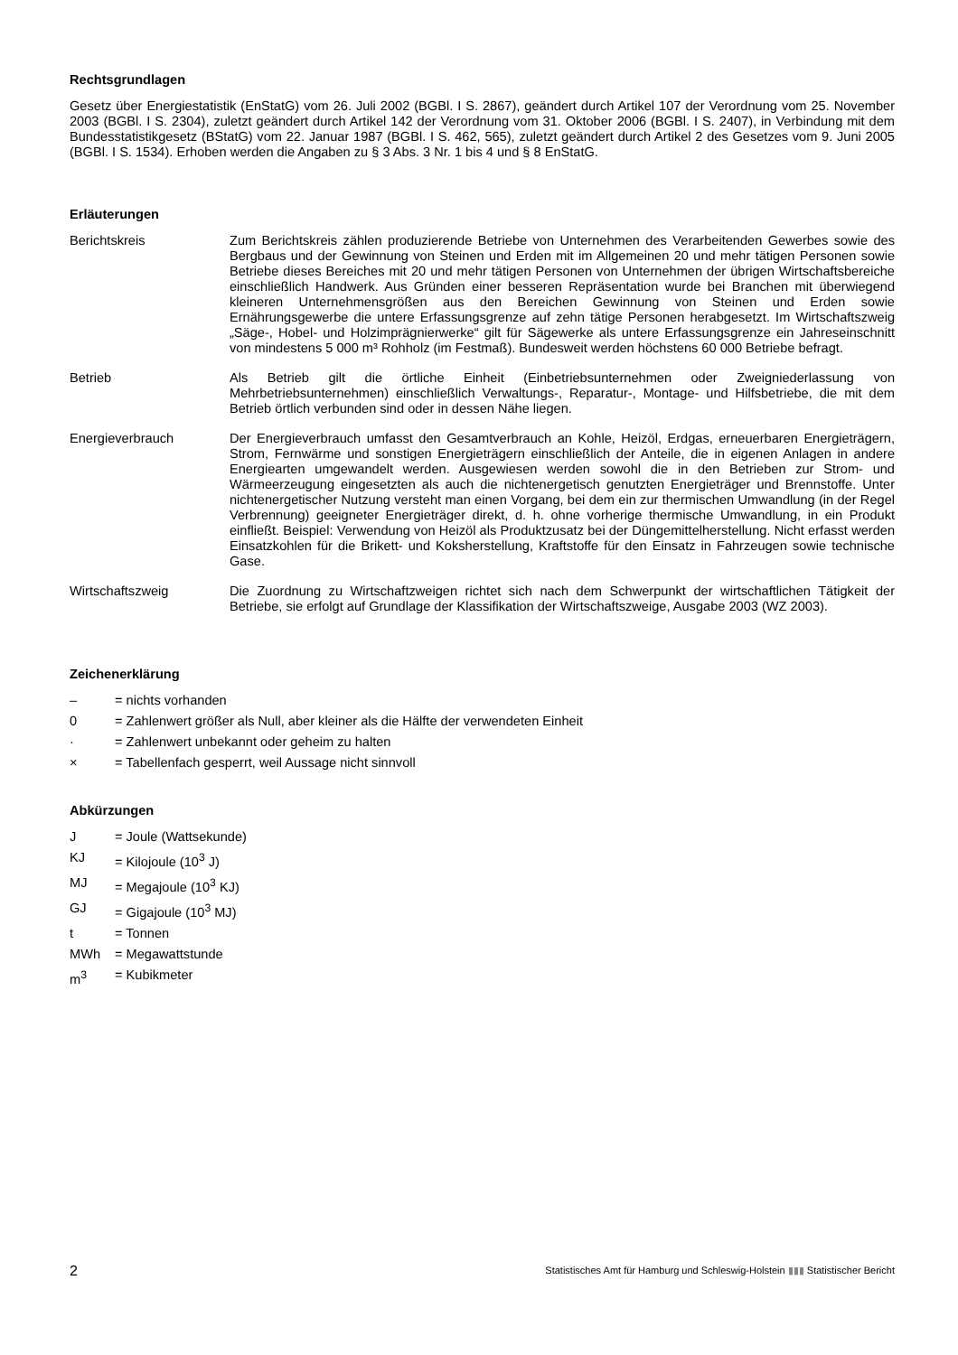Rechtsgrundlagen
Gesetz über Energiestatistik (EnStatG) vom 26. Juli 2002 (BGBl. I S. 2867), geändert durch Artikel 107 der Verordnung vom 25. November 2003 (BGBl. I S. 2304), zuletzt geändert durch Artikel 142 der Verordnung vom 31. Oktober 2006 (BGBl. I S. 2407), in Verbindung mit dem Bundesstatistikgesetz (BStatG) vom 22. Januar 1987 (BGBl. I S. 462, 565), zuletzt geändert durch Artikel 2 des Gesetzes vom 9. Juni 2005 (BGBl. I S. 1534). Erhoben werden die Angaben zu § 3 Abs. 3 Nr. 1 bis 4 und § 8 EnStatG.
Erläuterungen
Berichtskreis Zum Berichtskreis zählen produzierende Betriebe von Unternehmen des Verarbeitenden Gewerbes sowie des Bergbaus und der Gewinnung von Steinen und Erden mit im Allgemeinen 20 und mehr tätigen Personen sowie Betriebe dieses Bereiches mit 20 und mehr tätigen Personen von Unternehmen der übrigen Wirtschaftsbereiche einschließlich Handwerk. Aus Gründen einer besseren Repräsentation wurde bei Branchen mit überwiegend kleineren Unternehmensgrößen aus den Bereichen Gewinnung von Steinen und Erden sowie Ernährungsgewerbe die untere Erfassungsgrenze auf zehn tätige Personen herabgesetzt. Im Wirtschaftszweig „Säge-, Hobel- und Holzimprägnierwerke“ gilt für Sägewerke als untere Erfassungsgrenze ein Jahreseinschnitt von mindestens 5 000 m³ Rohholz (im Festmaß). Bundesweit werden höchstens 60 000 Betriebe befragt.
Betrieb Als Betrieb gilt die örtliche Einheit (Einbetriebsunternehmen oder Zweigniederlassung von Mehrbetriebsunternehmen) einschließlich Verwaltungs-, Reparatur-, Montage- und Hilfsbetriebe, die mit dem Betrieb örtlich verbunden sind oder in dessen Nähe liegen.
Energieverbrauch Der Energieverbrauch umfasst den Gesamtverbrauch an Kohle, Heizöl, Erdgas, erneuerbaren Energieträgern, Strom, Fernwärme und sonstigen Energieträgern einschließlich der Anteile, die in eigenen Anlagen in andere Energiearten umgewandelt werden. Ausgewiesen werden sowohl die in den Betrieben zur Strom- und Wärmeerzeugung eingesetzten als auch die nichtenergetisch genutzten Energieträger und Brennstoffe. Unter nichtenergetischer Nutzung versteht man einen Vorgang, bei dem ein zur thermischen Umwandlung (in der Regel Verbrennung) geeigneter Energieträger direkt, d. h. ohne vorherige thermische Umwandlung, in ein Produkt einfließt. Beispiel: Verwendung von Heizöl als Produktzusatz bei der Düngemittelherstellung. Nicht erfasst werden Einsatzkohlen für die Brikett- und Koksherstellung, Kraftstoffe für den Einsatz in Fahrzeugen sowie technische Gase.
Wirtschaftszweig Die Zuordnung zu Wirtschaftzweigen richtet sich nach dem Schwerpunkt der wirtschaftlichen Tätigkeit der Betriebe, sie erfolgt auf Grundlage der Klassifikation der Wirtschaftszweige, Ausgabe 2003 (WZ 2003).
Zeichenerklärung
– = nichts vorhanden
0 = Zahlenwert größer als Null, aber kleiner als die Hälfte der verwendeten Einheit
· = Zahlenwert unbekannt oder geheim zu halten
× = Tabellenfach gesperrt, weil Aussage nicht sinnvoll
Abkürzungen
J = Joule (Wattsekunde)
KJ = Kilojoule (10<sup>3</sup> J)
MJ = Megajoule (10<sup>3</sup> KJ)
GJ = Gigajoule (10<sup>3</sup> MJ)
t = Tonnen
MWh = Megawattstunde
m<sup>3</sup> = Kubikmeter
2
Statistisches Amt für Hamburg und Schleswig-Holstein ▮▮▮ Statistischer Bericht